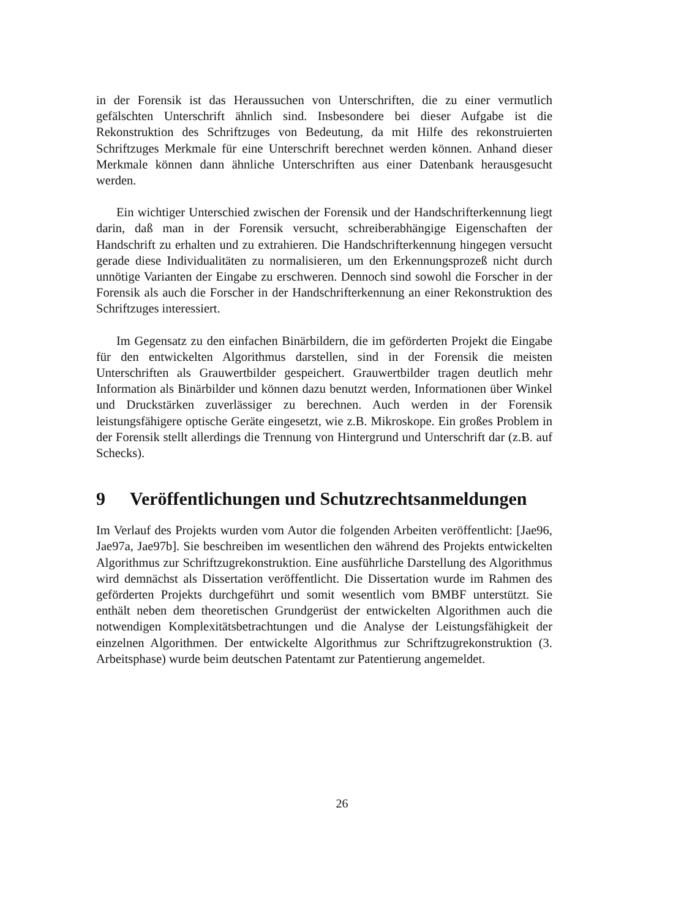in der Forensik ist das Heraussuchen von Unterschriften, die zu einer vermutlich gefälschten Unterschrift ähnlich sind. Insbesondere bei dieser Aufgabe ist die Rekonstruktion des Schriftzuges von Bedeutung, da mit Hilfe des rekonstruierten Schriftzuges Merkmale für eine Unterschrift berechnet werden können. Anhand dieser Merkmale können dann ähnliche Unterschriften aus einer Datenbank herausgesucht werden.
Ein wichtiger Unterschied zwischen der Forensik und der Handschrifterkennung liegt darin, daß man in der Forensik versucht, schreiberabhängige Eigenschaften der Handschrift zu erhalten und zu extrahieren. Die Handschrifterkennung hingegen versucht gerade diese Individualitäten zu normalisieren, um den Erkennungsprozeß nicht durch unnötige Varianten der Eingabe zu erschweren. Dennoch sind sowohl die Forscher in der Forensik als auch die Forscher in der Handschrifterkennung an einer Rekonstruktion des Schriftzuges interessiert.
Im Gegensatz zu den einfachen Binärbildern, die im geförderten Projekt die Eingabe für den entwickelten Algorithmus darstellen, sind in der Forensik die meisten Unterschriften als Grauwertbilder gespeichert. Grauwertbilder tragen deutlich mehr Information als Binärbilder und können dazu benutzt werden, Informationen über Winkel und Druckstärken zuverlässiger zu berechnen. Auch werden in der Forensik leistungsfähigere optische Geräte eingesetzt, wie z.B. Mikroskope. Ein großes Problem in der Forensik stellt allerdings die Trennung von Hintergrund und Unterschrift dar (z.B. auf Schecks).
9 Veröffentlichungen und Schutzrechtsanmeldungen
Im Verlauf des Projekts wurden vom Autor die folgenden Arbeiten veröffentlicht: [Jae96, Jae97a, Jae97b]. Sie beschreiben im wesentlichen den während des Projekts entwickelten Algorithmus zur Schriftzugrekonstruktion. Eine ausführliche Darstellung des Algorithmus wird demnächst als Dissertation veröffentlicht. Die Dissertation wurde im Rahmen des geförderten Projekts durchgeführt und somit wesentlich vom BMBF unterstützt. Sie enthält neben dem theoretischen Grundgerüst der entwickelten Algorithmen auch die notwendigen Komplexitätsbetrachtungen und die Analyse der Leistungsfähigkeit der einzelnen Algorithmen. Der entwickelte Algorithmus zur Schriftzugrekonstruktion (3. Arbeitsphase) wurde beim deutschen Patentamt zur Patentierung angemeldet.
26